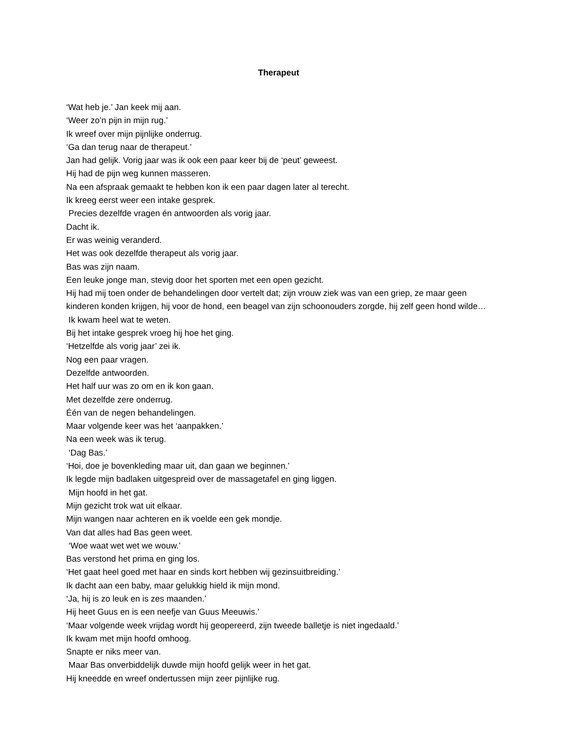Therapeut
‘Wat heb je.’ Jan keek mij aan.
‘Weer zo’n pijn in mijn rug.’
Ik wreef over mijn pijnlijke onderrug.
‘Ga dan terug naar de therapeut.’
Jan had gelijk. Vorig jaar was ik ook een paar keer bij de ‘peut’ geweest.
Hij had de pijn weg kunnen masseren.
Na een afspraak gemaakt te hebben kon ik een paar dagen later al terecht.
Ik kreeg eerst weer een intake gesprek.
Precies dezelfde vragen én antwoorden als vorig jaar.
Dacht ik.
Er was weinig veranderd.
Het was ook dezelfde therapeut als vorig jaar.
Bas was zijn naam.
Een leuke jonge man, stevig door het sporten met een open gezicht.
Hij had mij toen onder de behandelingen door vertelt dat; zijn vrouw ziek was van een griep, ze maar geen kinderen konden krijgen, hij voor de hond, een beagel van zijn schoonouders zorgde, hij zelf geen hond wilde…
Ik kwam heel wat te weten.
Bij het intake gesprek vroeg hij hoe het ging.
‘Hetzelfde als vorig jaar’ zei ik.
Nog een paar vragen.
Dezelfde antwoorden.
Het half uur was zo om en ik kon gaan.
Met dezelfde zere onderrug.
Één van de negen behandelingen.
Maar volgende keer was het ‘aanpakken.’
Na een week was ik terug.
‘Dag Bas.’
‘Hoi, doe je bovenkleding maar uit, dan gaan we beginnen.’
Ik legde mijn badlaken uitgespreid over de massagetafel en ging liggen.
Mijn hoofd in het gat.
Mijn gezicht trok wat uit elkaar.
Mijn wangen naar achteren en ik voelde een gek mondje.
Van dat alles had Bas geen weet.
‘Woe waat wet wet we wouw.’
Bas verstond het prima en ging los.
‘Het gaat heel goed met haar en sinds kort hebben wij gezinsuitbreiding.’
Ik dacht aan een baby, maar gelukkig hield ik mijn mond.
‘Ja, hij is zo leuk en is zes maanden.’
Hij heet Guus en is een neefje van Guus Meeuwis.’
‘Maar volgende week vrijdag wordt hij geopereerd, zijn tweede balletje is niet ingedaald.’
Ik kwam met mijn hoofd omhoog.
Snapte er niks meer van.
Maar Bas onverbiddelijk duwde mijn hoofd gelijk weer in het gat.
Hij kneedde en wreef ondertussen mijn zeer pijnlijke rug.